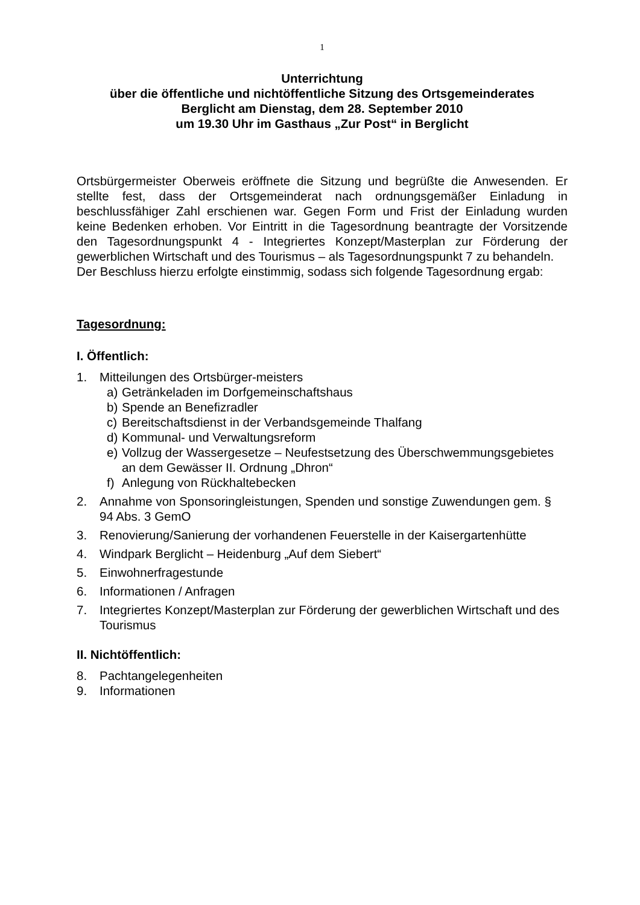1
Unterrichtung
über die öffentliche und nichtöffentliche Sitzung des Ortsgemeinderates
Berglicht am Dienstag, dem 28. September 2010
um 19.30 Uhr im Gasthaus „Zur Post“ in Berglicht
Ortsbürgermeister Oberweis eröffnete die Sitzung und begrüßte die Anwesenden. Er stellte fest, dass der Ortsgemeinderat nach ordnungsgemäßer Einladung in beschlussfähiger Zahl erschienen war. Gegen Form und Frist der Einladung wurden keine Bedenken erhoben. Vor Eintritt in die Tagesordnung beantragte der Vorsitzende den Tagesordnungspunkt 4 - Integriertes Konzept/Masterplan zur Förderung der gewerblichen Wirtschaft und des Tourismus – als Tagesordnungspunkt 7 zu behandeln.
Der Beschluss hierzu erfolgte einstimmig, sodass sich folgende Tagesordnung ergab:
Tagesordnung:
I. Öffentlich:
1. Mitteilungen des Ortsbürger-meisters
a) Getränkeladen im Dorfgemeinschaftshaus
b) Spende an Benefizradler
c) Bereitschaftsdienst in der Verbandsgemeinde Thalfang
d) Kommunal- und Verwaltungsreform
e) Vollzug der Wassergesetze – Neufestsetzung des Überschwemmungsgebietes an dem Gewässer II. Ordnung „Dhron“
f) Anlegung von Rückhaltebecken
2. Annahme von Sponsoringleistungen, Spenden und sonstige Zuwendungen gem. § 94 Abs. 3 GemO
3. Renovierung/Sanierung der vorhandenen Feuerstelle in der Kaisergartenhütte
4. Windpark Berglicht – Heidenburg „Auf dem Siebert“
5. Einwohnerfragestunde
6. Informationen / Anfragen
7. Integriertes Konzept/Masterplan zur Förderung der gewerblichen Wirtschaft und des Tourismus
II. Nichtöffentlich:
8. Pachtangelegenheiten
9. Informationen